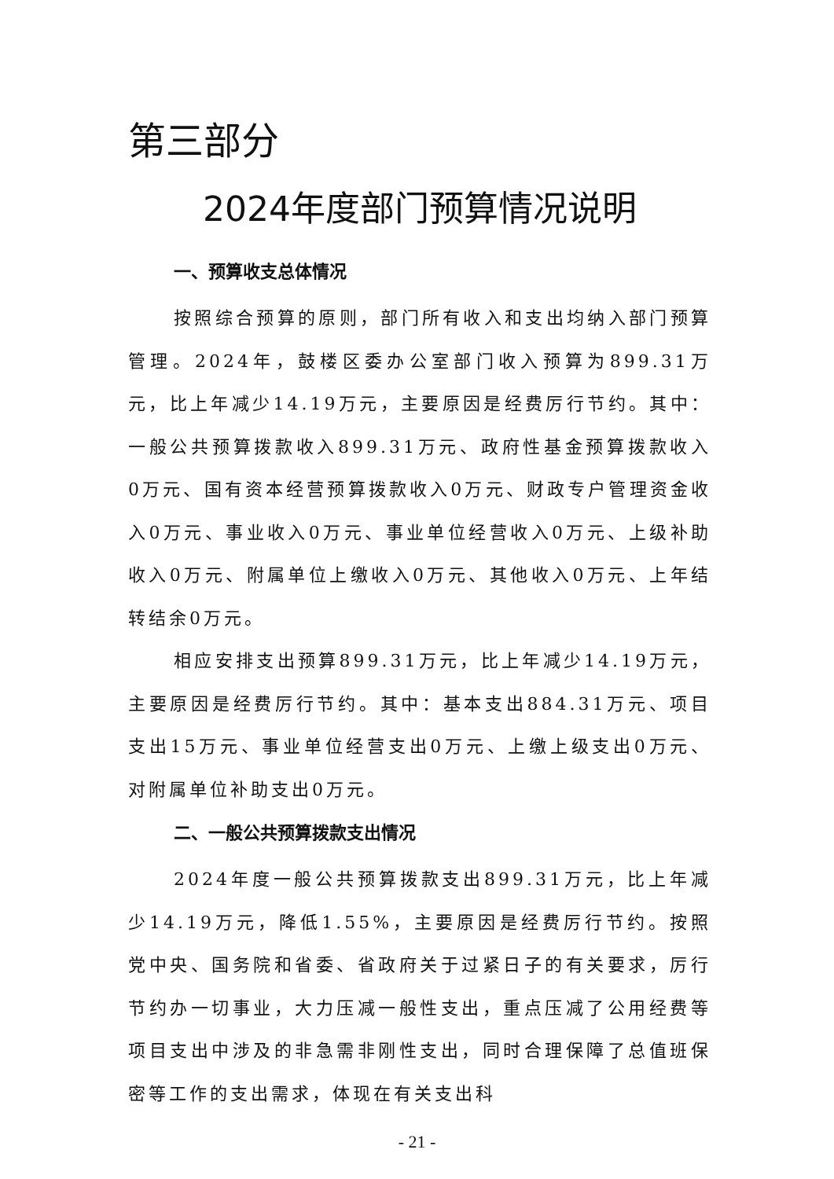第三部分
2024年度部门预算情况说明
一、预算收支总体情况
按照综合预算的原则，部门所有收入和支出均纳入部门预算管理。2024年，鼓楼区委办公室部门收入预算为899.31万元，比上年减少14.19万元，主要原因是经费厉行节约。其中：一般公共预算拨款收入899.31万元、政府性基金预算拨款收入0万元、国有资本经营预算拨款收入0万元、财政专户管理资金收入0万元、事业收入0万元、事业单位经营收入0万元、上级补助收入0万元、附属单位上缴收入0万元、其他收入0万元、上年结转结余0万元。
相应安排支出预算899.31万元，比上年减少14.19万元，主要原因是经费厉行节约。其中：基本支出884.31万元、项目支出15万元、事业单位经营支出0万元、上缴上级支出0万元、对附属单位补助支出0万元。
二、一般公共预算拨款支出情况
2024年度一般公共预算拨款支出899.31万元，比上年减少14.19万元，降低1.55%，主要原因是经费厉行节约。按照党中央、国务院和省委、省政府关于过紧日子的有关要求，厉行节约办一切事业，大力压减一般性支出，重点压减了公用经费等项目支出中涉及的非急需非刚性支出，同时合理保障了总值班保密等工作的支出需求，体现在有关支出科
- 21 -